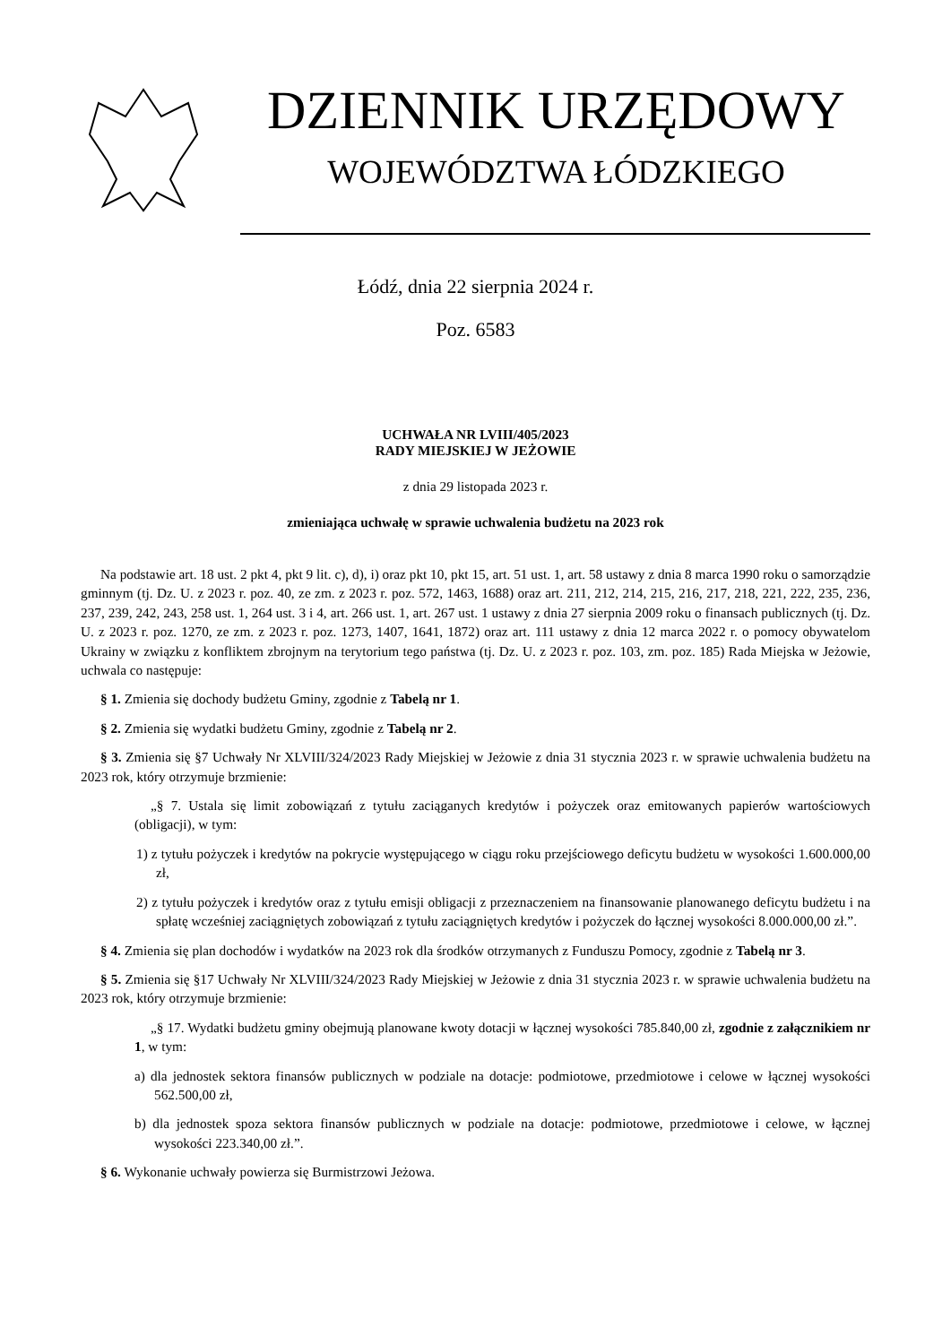DZIENNIK URZĘDOWY
WOJEWÓDZTWA ŁÓDZKIEGO
Łódź, dnia 22 sierpnia 2024 r.
Poz. 6583
UCHWAŁA NR LVIII/405/2023
RADY MIEJSKIEJ W JEŻOWIE
z dnia 29 listopada 2023 r.
zmieniająca uchwałę w sprawie uchwalenia budżetu na 2023 rok
Na podstawie art. 18 ust. 2 pkt 4, pkt 9 lit. c), d), i) oraz pkt 10, pkt 15, art. 51 ust. 1, art. 58 ustawy z dnia 8 marca 1990 roku o samorządzie gminnym (tj. Dz. U. z 2023 r. poz. 40, ze zm. z 2023 r. poz. 572, 1463, 1688) oraz art. 211, 212, 214, 215, 216, 217, 218, 221, 222, 235, 236, 237, 239, 242, 243, 258 ust. 1, 264 ust. 3 i 4, art. 266 ust. 1, art. 267 ust. 1 ustawy z dnia 27 sierpnia 2009 roku o finansach publicznych (tj. Dz. U. z 2023 r. poz. 1270, ze zm. z 2023 r. poz. 1273, 1407, 1641, 1872) oraz art. 111 ustawy z dnia 12 marca 2022 r. o pomocy obywatelom Ukrainy w związku z konfliktem zbrojnym na terytorium tego państwa (tj. Dz. U. z 2023 r. poz. 103, zm. poz. 185) Rada Miejska w Jeżowie, uchwala co następuje:
§ 1. Zmienia się dochody budżetu Gminy, zgodnie z Tabelą nr 1.
§ 2. Zmienia się wydatki budżetu Gminy, zgodnie z Tabelą nr 2.
§ 3. Zmienia się §7 Uchwały Nr XLVIII/324/2023 Rady Miejskiej w Jeżowie z dnia 31 stycznia 2023 r. w sprawie uchwalenia budżetu na 2023 rok, który otrzymuje brzmienie:
„§ 7. Ustala się limit zobowiązań z tytułu zaciąganych kredytów i pożyczek oraz emitowanych papierów wartościowych (obligacji), w tym:
1) z tytułu pożyczek i kredytów na pokrycie występującego w ciągu roku przejściowego deficytu budżetu w wysokości 1.600.000,00 zł,
2) z tytułu pożyczek i kredytów oraz z tytułu emisji obligacji z przeznaczeniem na finansowanie planowanego deficytu budżetu i na spłatę wcześniej zaciągniętych zobowiązań z tytułu zaciągniętych kredytów i pożyczek do łącznej wysokości 8.000.000,00 zł.”.
§ 4. Zmienia się plan dochodów i wydatków na 2023 rok dla środków otrzymanych z Funduszu Pomocy, zgodnie z Tabelą nr 3.
§ 5. Zmienia się §17 Uchwały Nr XLVIII/324/2023 Rady Miejskiej w Jeżowie z dnia 31 stycznia 2023 r. w sprawie uchwalenia budżetu na 2023 rok, który otrzymuje brzmienie:
„§ 17. Wydatki budżetu gminy obejmują planowane kwoty dotacji w łącznej wysokości 785.840,00 zł, zgodnie z załącznikiem nr 1, w tym:
a) dla jednostek sektora finansów publicznych w podziale na dotacje: podmiotowe, przedmiotowe i celowe w łącznej wysokości 562.500,00 zł,
b) dla jednostek spoza sektora finansów publicznych w podziale na dotacje: podmiotowe, przedmiotowe i celowe, w łącznej wysokości 223.340,00 zł.”.
§ 6. Wykonanie uchwały powierza się Burmistrzowi Jeżowa.